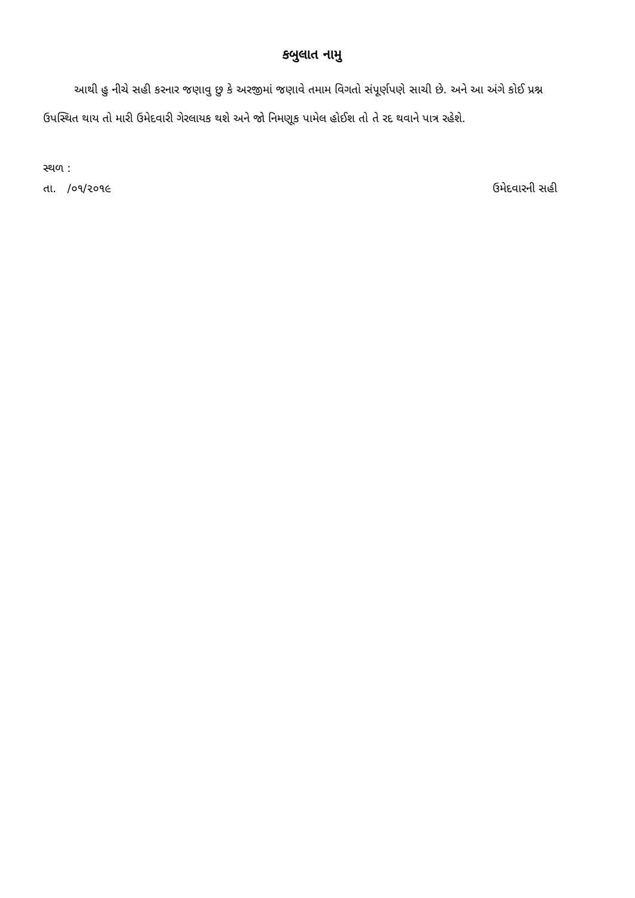કબુલાત નામુ
આથી હુ નીચે સહી કરનાર જણાવુ છુ કે અરજીમાં જણાવે તમામ વિગતો સંપૂર્ણપણે સાચી છે. અને આ અંગે કોઈ પ્રશ્ન ઉપસ્થિત થાય તો મારી ઉમેદવારી ગેરલાયક થશે અને જો નિમણૂક પામેલ હોઈશ તો તે રદ થવાને પાત્ર રહેશે.
સ્થળ :
તા. /૦૧/૨૦૧૯ ઉમેદવારની સહી